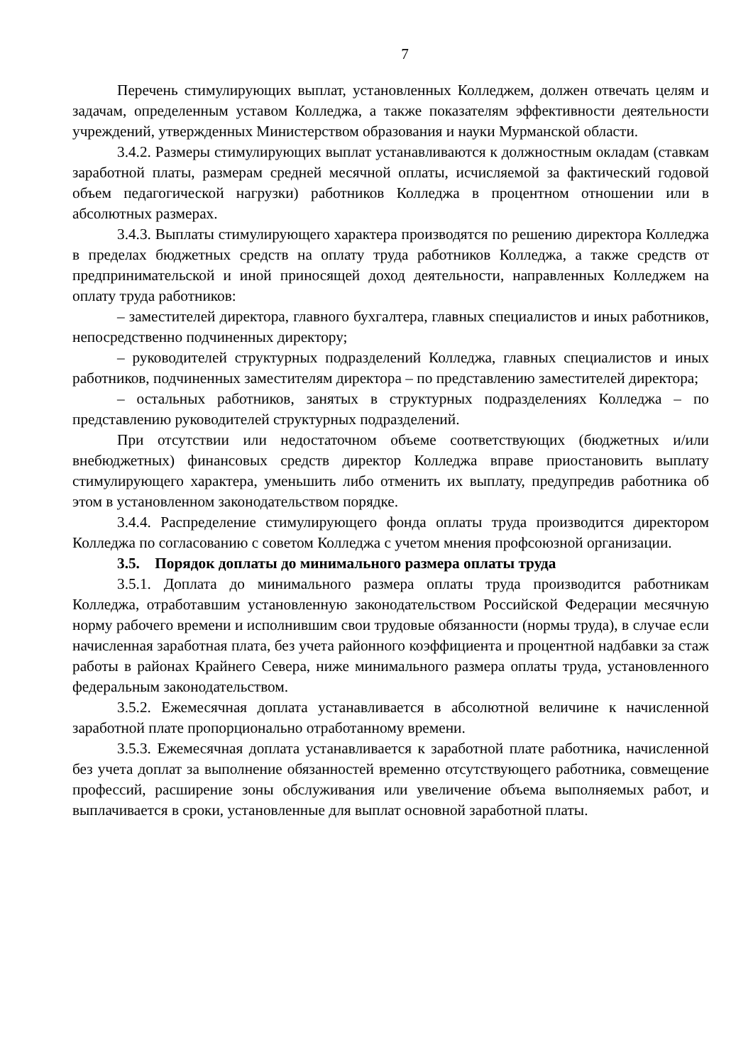7
Перечень стимулирующих выплат, установленных Колледжем, должен отвечать целям и задачам, определенным уставом Колледжа, а также показателям эффективности деятельности учреждений, утвержденных Министерством образования и науки Мурманской области.
3.4.2. Размеры стимулирующих выплат устанавливаются к должностным окладам (ставкам заработной платы, размерам средней месячной оплаты, исчисляемой за фактический годовой объем педагогической нагрузки) работников Колледжа в процентном отношении или в абсолютных размерах.
3.4.3. Выплаты стимулирующего характера производятся по решению директора Колледжа в пределах бюджетных средств на оплату труда работников Колледжа, а также средств от предпринимательской и иной приносящей доход деятельности, направленных Колледжем на оплату труда работников:
– заместителей директора, главного бухгалтера, главных специалистов и иных работников, непосредственно подчиненных директору;
– руководителей структурных подразделений Колледжа, главных специалистов и иных работников, подчиненных заместителям директора – по представлению заместителей директора;
– остальных работников, занятых в структурных подразделениях Колледжа – по представлению руководителей структурных подразделений.
При отсутствии или недостаточном объеме соответствующих (бюджетных и/или внебюджетных) финансовых средств директор Колледжа вправе приостановить выплату стимулирующего характера, уменьшить либо отменить их выплату, предупредив работника об этом в установленном законодательством порядке.
3.4.4. Распределение стимулирующего фонда оплаты труда производится директором Колледжа по согласованию с советом Колледжа с учетом мнения профсоюзной организации.
3.5. Порядок доплаты до минимального размера оплаты труда
3.5.1. Доплата до минимального размера оплаты труда производится работникам Колледжа, отработавшим установленную законодательством Российской Федерации месячную норму рабочего времени и исполнившим свои трудовые обязанности (нормы труда), в случае если начисленная заработная плата, без учета районного коэффициента и процентной надбавки за стаж работы в районах Крайнего Севера, ниже минимального размера оплаты труда, установленного федеральным законодательством.
3.5.2. Ежемесячная доплата устанавливается в абсолютной величине к начисленной заработной плате пропорционально отработанному времени.
3.5.3. Ежемесячная доплата устанавливается к заработной плате работника, начисленной без учета доплат за выполнение обязанностей временно отсутствующего работника, совмещение профессий, расширение зоны обслуживания или увеличение объема выполняемых работ, и выплачивается в сроки, установленные для выплат основной заработной платы.